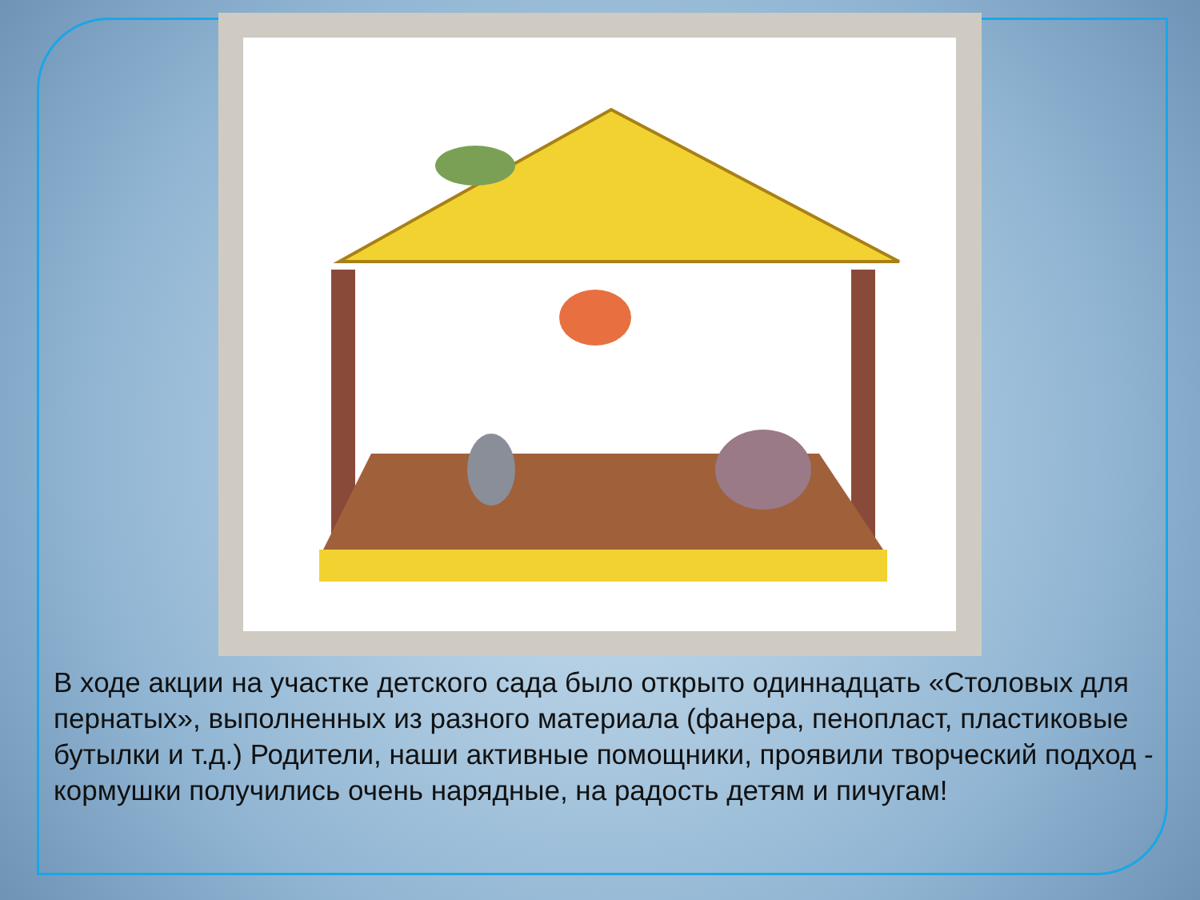В ходе акции на участке детского сада было открыто одиннадцать «Столовых для пернатых», выполненных из разного материала (фанера, пенопласт, пластиковые бутылки и т.д.) Родители, наши активные помощники, проявили творческий подход - кормушки получились очень нарядные, на радость детям и пичугам!